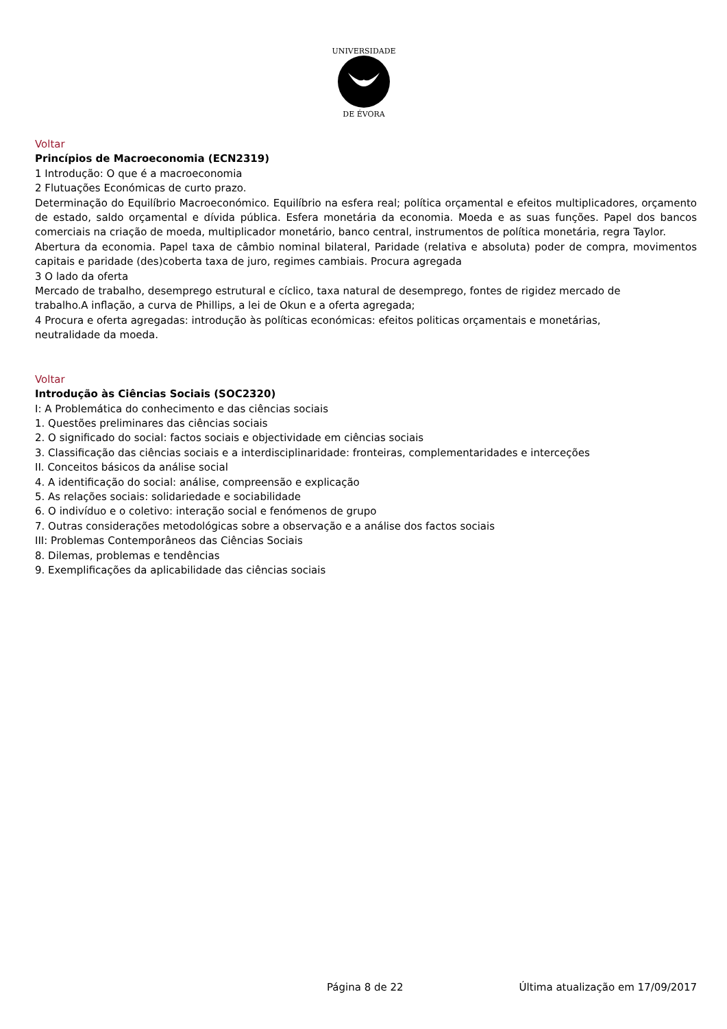DE ÉVORA
UNIVERSIDADE
Voltar
Princípios de Macroeconomia (ECN2319)
1 Introdução: O que é a macroeconomia
2 Flutuações Económicas de curto prazo.
Determinação do Equilíbrio Macroeconómico. Equilíbrio na esfera real; política orçamental e efeitos multiplicadores, orçamento de estado, saldo orçamental e dívida pública. Esfera monetária da economia. Moeda e as suas funções. Papel dos bancos comerciais na criação de moeda, multiplicador monetário, banco central, instrumentos de política monetária, regra Taylor.
Abertura da economia. Papel taxa de câmbio nominal bilateral, Paridade (relativa e absoluta) poder de compra, movimentos capitais e paridade (des)coberta taxa de juro, regimes cambiais. Procura agregada
3 O lado da oferta
Mercado de trabalho, desemprego estrutural e cíclico, taxa natural de desemprego, fontes de rigidez mercado de
trabalho.A inflação, a curva de Phillips, a lei de Okun e a oferta agregada;
4 Procura e oferta agregadas: introdução às políticas económicas: efeitos politicas orçamentais e monetárias,
neutralidade da moeda.
Voltar
Introdução às Ciências Sociais (SOC2320)
I: A Problemática do conhecimento e das ciências sociais
1. Questões preliminares das ciências sociais
2. O significado do social: factos sociais e objectividade em ciências sociais
3. Classificação das ciências sociais e a interdisciplinaridade: fronteiras, complementaridades e interceções
II. Conceitos básicos da análise social
4. A identificação do social: análise, compreensão e explicação
5. As relações sociais: solidariedade e sociabilidade
6. O indivíduo e o coletivo: interação social e fenómenos de grupo
7. Outras considerações metodológicas sobre a observação e a análise dos factos sociais
III: Problemas Contemporâneos das Ciências Sociais
8. Dilemas, problemas e tendências
9. Exemplificações da aplicabilidade das ciências sociais
Página 8 de 22 Última atualização em 17/09/2017